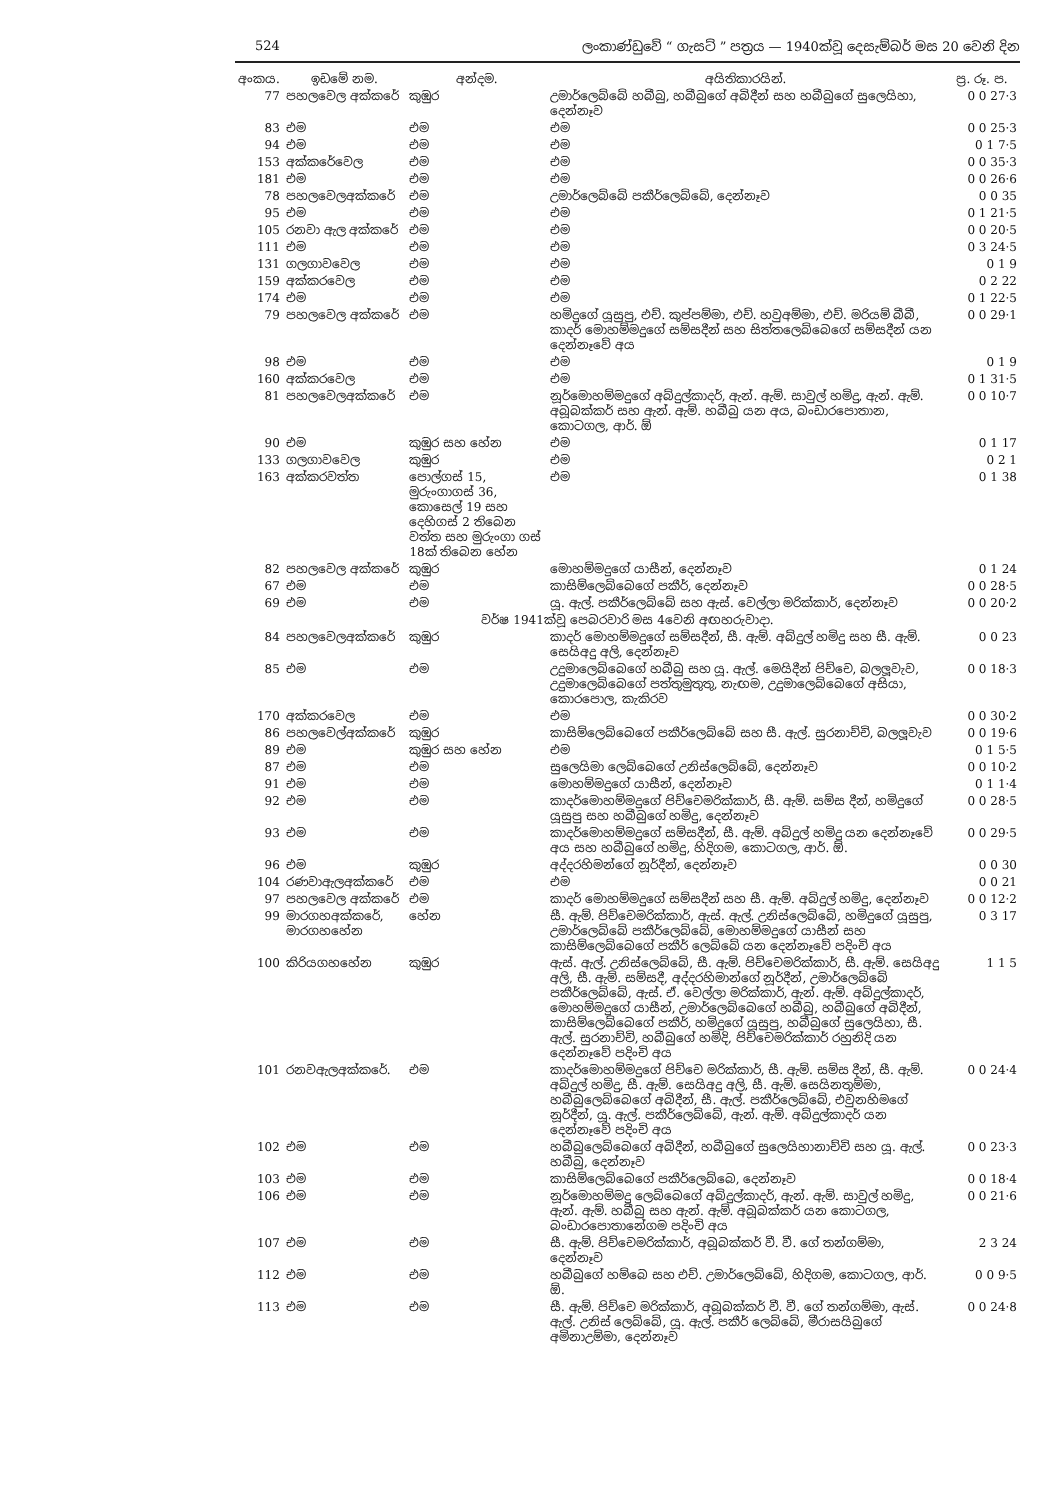524 ලංකාණ්ඩුවේ “ ගැසට් ” පත්‍රය — 1940ක්වූ දෙසැම්බර් මස 20 වෙනි දින
| අංකය. | ඉඩමේ නම. | අන්දම. | අයිතිකාරයින්. | ප්‍ර. රූ. ප. |
| --- | --- | --- | --- | --- |
| 77 | පහලවෙල අක්කරේ | කුඹුර | උමාර්ලෙබ්බේ හබීබු, හබීබුගේ අබිදීන් සහ හබීබුගේ සුලෙයිහා, දෙන්නෑව | 0 0 27·3 |
| 83 | එම | එම | එම | 0 0 25·3 |
| 94 | එම | එම | එම | 0 1 7·5 |
| 153 | අක්කරේවෙල | එම | එම | 0 0 35·3 |
| 181 | එම | එම | එම | 0 0 26·6 |
| 78 | පහලවෙලඅක්කරේ | එම | උමාර්ලෙබ්බේ පකීර්ලෙබ්බේ, දෙන්නෑව | 0 0 35 |
| 95 | එම | එම | එම | 0 1 21·5 |
| 105 | රනවා ඇල අක්කරේ | එම | එම | 0 0 20·5 |
| 111 | එම | එම | එම | 0 3 24·5 |
| 131 | ගලගාවවෙල | එම | එම | 0 1 9 |
| 159 | අක්කරවෙල | එම | එම | 0 2 22 |
| 174 | එම | එම | එම | 0 1 22·5 |
| 79 | පහලවෙල අක්කරේ | එම | හමිදුගේ යූසුපු, එච්. කුප්පම්මා, එච්. හවුඅම්මා, එච්. මරියම් බීබී, කාදර් මොහම්මදුගේ සම්සදීන් සහ සිත්තලෙබ්බෙගේ සම්සදීන් යන දෙන්නෑවේ අය | 0 0 29·1 |
| 98 | එම | එම | එම | 0 1 9 |
| 160 | අක්කරවෙල | එම | එම | 0 1 31·5 |
| 81 | පහලවෙලඅක්කරේ | එම | නූර්මොහම්මදුගේ අබ්දුල්කාදර්, ඇන්. ඇම්. සාවුල් හමිදු, ඇන්. ඇම්. අබූබක්කර් සහ ඇන්. ඇම්. හබීබු යන අය, බංඩාරපොතාන, කොටගල, ආර්. ඕ | 0 0 10·7 |
| 90 | එම | කුඹුර සහ හේන | එම | 0 1 17 |
| 133 | ගලගාවවෙල | කුඹුර | එම | 0 2 1 |
| 163 | අක්කරවත්ත | පොල්ගස් 15, මුරුංගාගස් 36, කොසෙල් 19 සහ දෙහිගස් 2 තිබෙන වත්ත සහ මුරුංගා ගස් 18ක් තිබෙන හේන | එම | 0 1 38 |
| 82 | පහලවෙල අක්කරේ | කුඹුර | මොහම්මදුගේ යාසීන්, දෙන්නෑව | 0 1 24 |
| 67 | එම | එම | කාසිම්ලෙබ්බෙගේ පකීර්, දෙන්නෑව | 0 0 28·5 |
| 69 | එම | එම | යූ. ඇල්. පකීර්ලෙබ්බේ සහ ඇස්. වෙල්ලා මරික්කාර්, දෙන්නෑව | 0 0 20·2 |
| වර්ෂ 1941ක්වූ පෙබරවාරි මස 4වෙනි අඟහරුවාදා. | | | | |
| 84 | පහලවෙලඅක්කරේ | කුඹුර | කාදර් මොහම්මදුගේ සම්සදීන්, සී. ඇම්. අබ්දුල් හමිදු සහ සී. ඇම්. සෙයිඅදු අලි, දෙන්නෑව | 0 0 23 |
| 85 | එම | එම | උදුමාලෙබ්බෙගේ හබීබු සහ යූ. ඇල්. මෙයිදීන් පිච්චෙ, බලලූවැව, උදුමාලෙබ්බෙගේ පත්තුමුතුතු, නැඟම, උදුමාලෙබ්බෙගේ අසියා, කොරපොල, කැකිරව | 0 0 18·3 |
| 170 | අක්කරවෙල | එම | එම | 0 0 30·2 |
| 86 | පහලවෙල්අක්කරේ | කුඹුර | කාසිම්ලෙබ්බෙගේ පකීර්ලෙබ්බේ සහ සී. ඇල්. සුරනාච්චි, බලලූවැව | 0 0 19·6 |
| 89 | එම | කුඹුර සහ හේන | එම | 0 1 5·5 |
| 87 | එම | එම | සුලෙයිමා ලෙබ්බෙගේ උනිස්ලෙබ්බේ, දෙන්නෑව | 0 0 10·2 |
| 91 | එම | එම | මොහම්මදුගේ යාසීන්, දෙන්නෑව | 0 1 1·4 |
| 92 | එම | එම | කාදර්මොහම්මදුගේ පිච්චෙමරික්කාර්, සී. ඇම්. සම්ස දීන්, හමිදුගේ යූසුපු සහ හබීබුගේ හමිදු, දෙන්නෑව | 0 0 28·5 |
| 93 | එම | එම | කාදර්මොහම්මදුගේ සම්සදීන්, සී. ඇම්. අබ්දුල් හමිදු යන දෙන්නෑවේ අය සහ හබීබුගේ හමිදු, හිදිගම, කොටගල, ආර්. ඕ. | 0 0 29·5 |
| 96 | එම | කුඹුර | අද්දරහිමන්ගේ නූර්දීන්, දෙන්නෑව | 0 0 30 |
| 104 | රණවාඇලඅක්කරේ | එම | එම | 0 0 21 |
| 97 | පහලවෙල අක්කරේ | එම | කාදර් මොහම්මදුගේ සම්සදීන් සහ සී. ඇම්. අබ්දුල් හමිදු, දෙන්නෑව | 0 0 12·2 |
| 99 | මාරගහඅක්කරේ, මාරගහහේන | හේන | සී. ඇම්. පිච්චෙමරික්කාර්, ඇස්. ඇල්. උනිස්ලෙබ්බේ, හමිදුගේ යූසුපු, උමාර්ලෙබ්බේ පකීර්ලෙබ්බේ, මොහම්මදුගේ යාසීන් සහ කාසිම්ලෙබ්බෙගේ පකීර් ලෙබ්බේ යන දෙන්නෑවේ පදිංචි අය | 0 3 17 |
| 100 | කිරියගහහේන | කුඹුර | ඇස්. ඇල්. උනිස්ලෙබ්බේ, සී. ඇම්. පිච්චෙමරික්කාර්, සී. ඇම්. සෙයිඅදු අලි, සී. ඇම්. සම්සදී, අද්දරහිමාන්ගේ නූර්දීන්, උමාර්ලෙබ්බේ පකීර්ලෙබ්බේ, ඇස්. ඒ. වෙල්ලා මරික්කාර්, ඇන්. ඇම්. අබ්දුල්කාදර්, මොහම්මදුගේ යාසීන්, උමාර්ලෙබ්බෙගේ හබීබු, හබීබුගේ අබිදීන්, කාසිම්ලෙබ්බෙගේ පකීර්, හමිදුගේ යූසුපු, හබීබුගේ සුලෙයිහා, සී. ඇල්. සුරනාච්චි, හබීබුගේ හමිදි, පිච්චෙමරික්කාර් රහුනිදි යන දෙන්නෑවේ පදිංචි අය | 1 1 5 |
| 101 | රනවඇලඅක්කරේ. | එම | කාදර්මොහම්මදුගේ පිච්චෙ මරික්කාර්, සී. ඇම්. සම්ස දීන්, සී. ඇම්. අබ්දුල් හමිදු, සී. ඇම්. සෙයිඅදු අලි, සී. ඇම්. සෙයිනතුම්මා, හබීබුලෙබ්බෙගේ අබිදීන්, සී. ඇල්. පකීර්ලෙබ්බේ, එවුනහිමගේ නූර්දීන්, යූ. ඇල්. පකීර්ලෙබ්බේ, ඇන්. ඇම්. අබ්දුල්කාදර් යන දෙන්නෑවේ පදිංචි අය | 0 0 24·4 |
| 102 | එම | එම | හබීබුලෙබ්බෙගේ අබිදීන්, හබීබුගේ සුලෙයිහානාච්චි සහ යූ. ඇල්. හබීබු, දෙන්නෑව | 0 0 23·3 |
| 103 | එම | එම | කාසිම්ලෙබ්බෙගේ පකීර්ලෙබ්බෙ, දෙන්නෑව | 0 0 18·4 |
| 106 | එම | එම | නූර්මොහම්මදු ලෙබ්බෙගේ අබ්දුල්කාදර්, ඇන්. ඇම්. සාවුල් හමිදු, ඇන්. ඇම්. හබීබු සහ ඇන්. ඇම්. අබූබක්කර් යන කොටගල, බංඩාරපොතානේගම පදිංචි අය | 0 0 21·6 |
| 107 | එම | එම | සී. ඇම්. පිච්චෙමරික්කාර්, අබූබක්කර් වී. වී. ගේ තන්ගම්මා, දෙන්නෑව | 2 3 24 |
| 112 | එම | එම | හබීබුගේ හම්බෙ සහ එච්. උමාර්ලෙබ්බේ, හිදිගම, කොටගල, ආර්. ඕ. | 0 0 9·5 |
| 113 | එම | එම | සී. ඇම්. පිච්චෙ මරික්කාර්, අබූබක්කර් වී. වී. ගේ තන්ගම්මා, ඇස්. ඇල්. උනිස් ලෙබ්බේ, යූ. ඇල්. පකීර් ලෙබ්බේ, මීරාසයිබුගේ අමිනාඋම්මා, දෙන්නෑව | 0 0 24·8 |